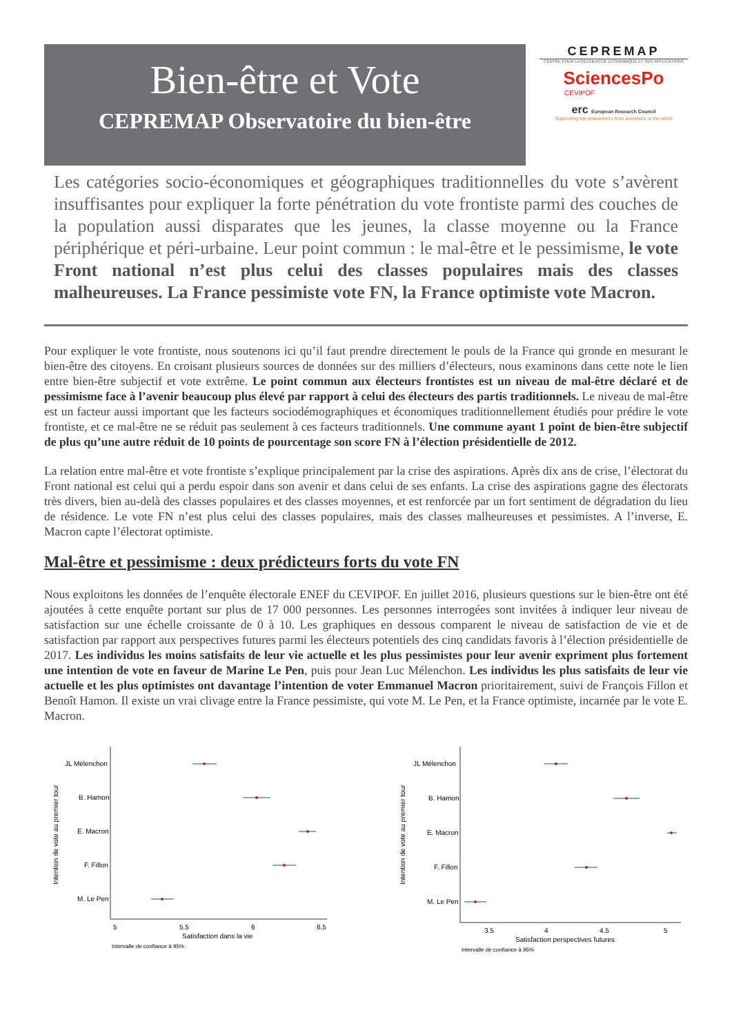Bien-être et Vote
CEPREMAP Observatoire du bien-être
CEPREMAP
CENTRE POUR LA RECHERCHE ECONOMIQUE ET SES APPLICATIONS
SciencesPo
CEVIPOF
erc European Research Council
Supporting top researchers from anywhere in the world
Les catégories socio-économiques et géographiques traditionnelles du vote s’avèrent insuffisantes pour expliquer la forte pénétration du vote frontiste parmi des couches de la population aussi disparates que les jeunes, la classe moyenne ou la France périphérique et péri-urbaine. Leur point commun : le mal-être et le pessimisme, le vote Front national n’est plus celui des classes populaires mais des classes malheureuses. La France pessimiste vote FN, la France optimiste vote Macron.
Pour expliquer le vote frontiste, nous soutenons ici qu’il faut prendre directement le pouls de la France qui gronde en mesurant le bien-être des citoyens. En croisant plusieurs sources de données sur des milliers d’électeurs, nous examinons dans cette note le lien entre bien-être subjectif et vote extrême. Le point commun aux électeurs frontistes est un niveau de mal-être déclaré et de pessimisme face à l’avenir beaucoup plus élevé par rapport à celui des électeurs des partis traditionnels. Le niveau de mal-être est un facteur aussi important que les facteurs sociodémographiques et économiques traditionnellement étudiés pour prédire le vote frontiste, et ce mal-être ne se réduit pas seulement à ces facteurs traditionnels. Une commune ayant 1 point de bien-être subjectif de plus qu’une autre réduit de 10 points de pourcentage son score FN à l’élection présidentielle de 2012.
La relation entre mal-être et vote frontiste s’explique principalement par la crise des aspirations. Après dix ans de crise, l’électorat du Front national est celui qui a perdu espoir dans son avenir et dans celui de ses enfants. La crise des aspirations gagne des électorats très divers, bien au-delà des classes populaires et des classes moyennes, et est renforcée par un fort sentiment de dégradation du lieu de résidence. Le vote FN n’est plus celui des classes populaires, mais des classes malheureuses et pessimistes. A l’inverse, E. Macron capte l’électorat optimiste.
Mal-être et pessimisme : deux prédicteurs forts du vote FN
Nous exploitons les données de l’enquête électorale ENEF du CEVIPOF. En juillet 2016, plusieurs questions sur le bien-être ont été ajoutées à cette enquête portant sur plus de 17 000 personnes. Les personnes interrogées sont invitées à indiquer leur niveau de satisfaction sur une échelle croissante de 0 à 10. Les graphiques en dessous comparent le niveau de satisfaction de vie et de satisfaction par rapport aux perspectives futures parmi les électeurs potentiels des cinq candidats favoris à l’élection présidentielle de 2017. Les individus les moins satisfaits de leur vie actuelle et les plus pessimistes pour leur avenir expriment plus fortement une intention de vote en faveur de Marine Le Pen, puis pour Jean Luc Mélenchon. Les individus les plus satisfaits de leur vie actuelle et les plus optimistes ont davantage l’intention de voter Emmanuel Macron prioritairement, suivi de François Fillon et Benoît Hamon. Il existe un vrai clivage entre la France pessimiste, qui vote M. Le Pen, et la France optimiste, incarnée par le vote E. Macron.
Intention de vote au premier tour
JL Mélenchon
B. Hamon
E. Macron
F. Fillon
M. Le Pen
5
5.5
6
6.5
Satisfaction dans la vie
Intervalle de confiance à 95%
Intention de vote au premier tour
JL Mélenchon
B. Hamon
E. Macron
F. Fillon
M. Le Pen
3.5
4
4.5
5
Satisfaction perspectives futures
Intervalle de confiance à 95%